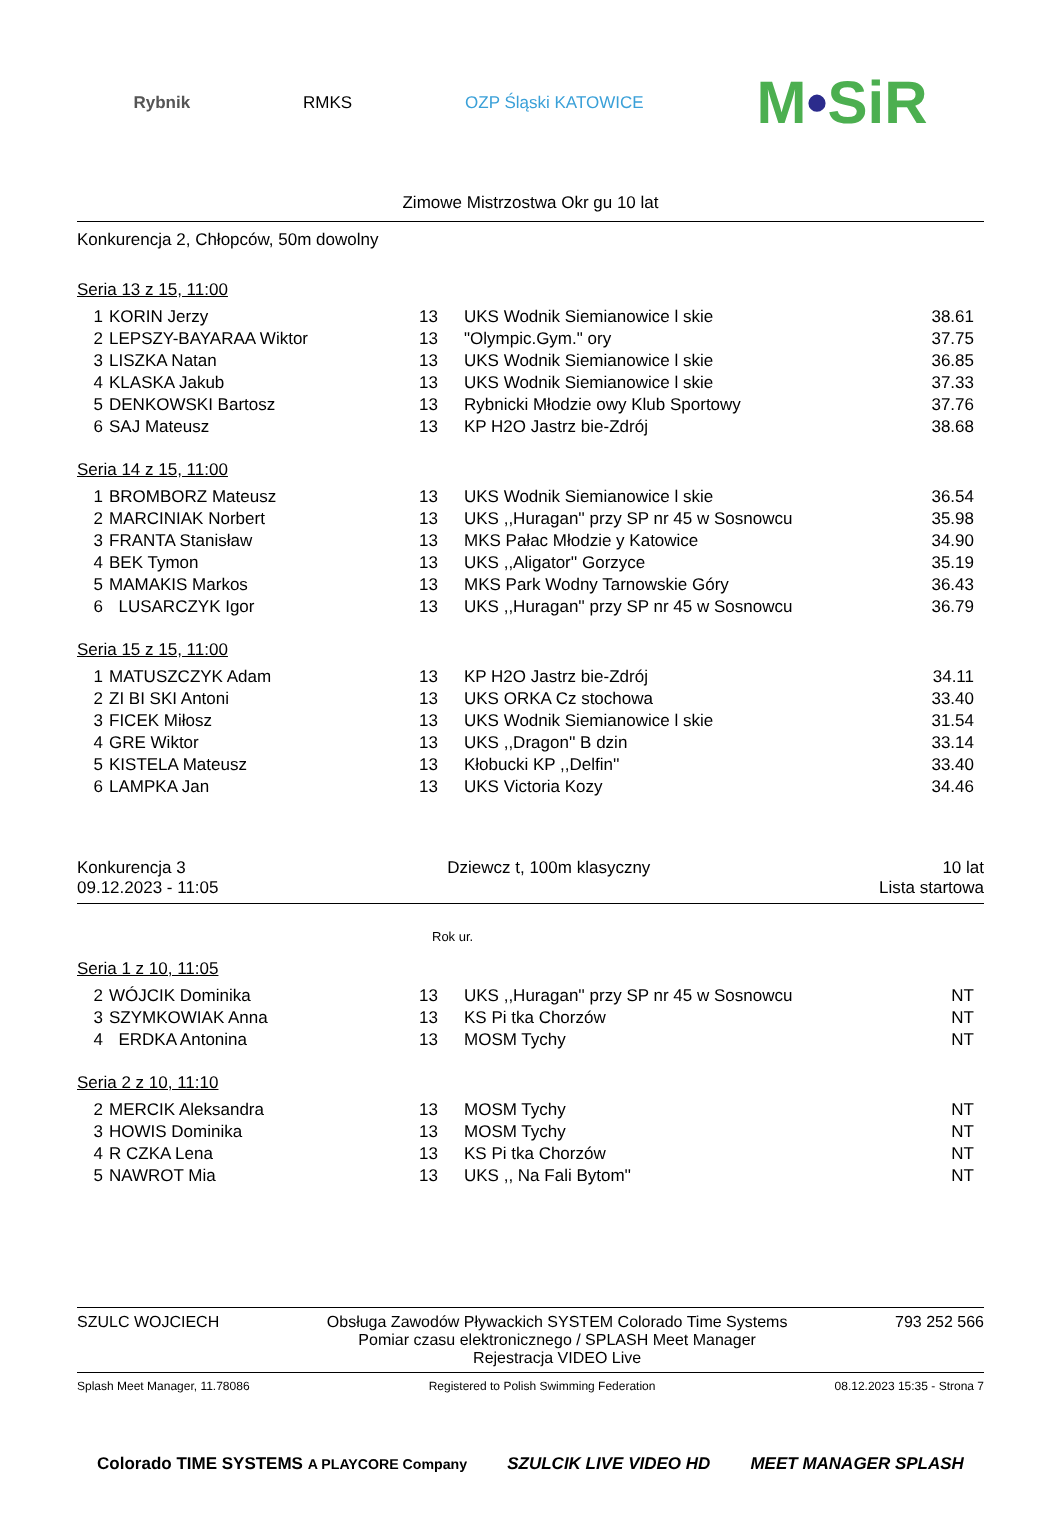Rybnik RMKS OZP Śląski KATOWICE M•SiR
Zimowe Mistrzostwa Okr gu 10 lat
Konkurencja 2, Chłopców, 50m dowolny
Seria 13 z 15, 11:00
| 1 | KORIN Jerzy | 13 | UKS Wodnik Siemianowice l skie | 38.61 |
| 2 | LEPSZY-BAYARAA Wiktor | 13 | "Olympic.Gym." ory | 37.75 |
| 3 | LISZKA Natan | 13 | UKS Wodnik Siemianowice l skie | 36.85 |
| 4 | KLASKA Jakub | 13 | UKS Wodnik Siemianowice l skie | 37.33 |
| 5 | DENKOWSKI Bartosz | 13 | Rybnicki Młodzie owy Klub Sportowy | 37.76 |
| 6 | SAJ Mateusz | 13 | KP H2O Jastrz bie-Zdrój | 38.68 |
Seria 14 z 15, 11:00
| 1 | BROMBORZ Mateusz | 13 | UKS Wodnik Siemianowice l skie | 36.54 |
| 2 | MARCINIAK Norbert | 13 | UKS ,,Huragan'' przy SP nr 45 w Sosnowcu | 35.98 |
| 3 | FRANTA Stanisław | 13 | MKS Pałac Młodzie y Katowice | 34.90 |
| 4 | BEK Tymon | 13 | UKS ,,Aligator'' Gorzyce | 35.19 |
| 5 | MAMAKIS Markos | 13 | MKS Park Wodny Tarnowskie Góry | 36.43 |
| 6 | LUSARCZYK Igor | 13 | UKS ,,Huragan'' przy SP nr 45 w Sosnowcu | 36.79 |
Seria 15 z 15, 11:00
| 1 | MATUSZCZYK Adam | 13 | KP H2O Jastrz bie-Zdrój | 34.11 |
| 2 | ZI BI SKI Antoni | 13 | UKS ORKA Cz stochowa | 33.40 |
| 3 | FICEK Miłosz | 13 | UKS Wodnik Siemianowice l skie | 31.54 |
| 4 | GRE Wiktor | 13 | UKS ,,Dragon'' B dzin | 33.14 |
| 5 | KISTELA Mateusz | 13 | Kłobucki KP ,,Delfin'' | 33.40 |
| 6 | LAMPKA Jan | 13 | UKS Victoria Kozy | 34.46 |
Konkurencja 3
09.12.2023 - 11:05
Dziewcz t, 100m klasyczny 10 lat
Lista startowa
Rok ur.
Seria 1 z 10, 11:05
| 2 | WÓJCIK Dominika | 13 | UKS ,,Huragan'' przy SP nr 45 w Sosnowcu | NT |
| 3 | SZYMKOWIAK Anna | 13 | KS Pi tka Chorzów | NT |
| 4 | ERDKA Antonina | 13 | MOSM Tychy | NT |
Seria 2 z 10, 11:10
| 2 | MERCIK Aleksandra | 13 | MOSM Tychy | NT |
| 3 | HOWIS Dominika | 13 | MOSM Tychy | NT |
| 4 | R CZKA Lena | 13 | KS Pi tka Chorzów | NT |
| 5 | NAWROT Mia | 13 | UKS ,, Na Fali Bytom'' | NT |
SZULC WOJCIECH Obsługa Zawodów Pływackich SYSTEM Colorado Time Systems
Pomiar czasu elektronicznego / SPLASH Meet Manager
Rejestracja VIDEO Live
793 252 566
Splash Meet Manager, 11.78086 Registered to Polish Swimming Federation 08.12.2023 15:35 - Strona 7
Colorado TIME SYSTEMS A PLAYCORE Company SZULCIK LIVE VIDEO HD MEET MANAGER SPLASH